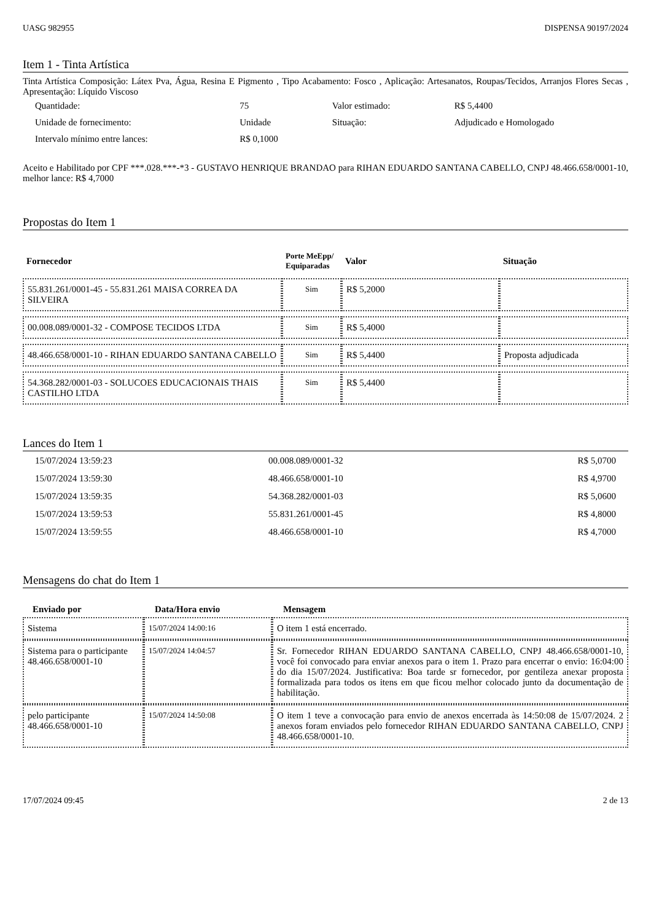UASG 982955 DISPENSA 90197/2024
Item 1 - Tinta Artística
Tinta Artística Composição: Látex Pva, Água, Resina E Pigmento , Tipo Acabamento: Fosco , Aplicação: Artesanatos, Roupas/Tecidos, Arranjos Flores Secas , Apresentação: Líquido Viscoso
| Quantidade: | 75 | Valor estimado: | R$ 5,4400 |
| Unidade de fornecimento: | Unidade | Situação: | Adjudicado e Homologado |
| Intervalo mínimo entre lances: | R$ 0,1000 | | |
Aceito e Habilitado por CPF ***.028.***-*3 - GUSTAVO HENRIQUE BRANDAO para RIHAN EDUARDO SANTANA CABELLO, CNPJ 48.466.658/0001-10, melhor lance: R$ 4,7000
Propostas do Item 1
| Fornecedor | Porte MeEpp/ Equiparadas | Valor | Situação |
| --- | --- | --- | --- |
| 55.831.261/0001-45 - 55.831.261 MAISA CORREA DA SILVEIRA | Sim | R$ 5,2000 | |
| 00.008.089/0001-32 - COMPOSE TECIDOS LTDA | Sim | R$ 5,4000 | |
| 48.466.658/0001-10 - RIHAN EDUARDO SANTANA CABELLO | Sim | R$ 5,4400 | Proposta adjudicada |
| 54.368.282/0001-03 - SOLUCOES EDUCACIONAIS THAIS CASTILHO LTDA | Sim | R$ 5,4400 | |
Lances do Item 1
| 15/07/2024 13:59:23 | 00.008.089/0001-32 | R$ 5,0700 |
| 15/07/2024 13:59:30 | 48.466.658/0001-10 | R$ 4,9700 |
| 15/07/2024 13:59:35 | 54.368.282/0001-03 | R$ 5,0600 |
| 15/07/2024 13:59:53 | 55.831.261/0001-45 | R$ 4,8000 |
| 15/07/2024 13:59:55 | 48.466.658/0001-10 | R$ 4,7000 |
Mensagens do chat do Item 1
| Enviado por | Data/Hora envio | Mensagem |
| --- | --- | --- |
| Sistema | 15/07/2024 14:00:16 | O item 1 está encerrado. |
| Sistema para o participante 48.466.658/0001-10 | 15/07/2024 14:04:57 | Sr. Fornecedor RIHAN EDUARDO SANTANA CABELLO, CNPJ 48.466.658/0001-10, você foi convocado para enviar anexos para o item 1. Prazo para encerrar o envio: 16:04:00 do dia 15/07/2024. Justificativa: Boa tarde sr fornecedor, por gentileza anexar proposta formalizada para todos os itens em que ficou melhor colocado junto da documentação de habilitação. |
| pelo participante 48.466.658/0001-10 | 15/07/2024 14:50:08 | O item 1 teve a convocação para envio de anexos encerrada às 14:50:08 de 15/07/2024. 2 anexos foram enviados pelo fornecedor RIHAN EDUARDO SANTANA CABELLO, CNPJ 48.466.658/0001-10. |
17/07/2024 09:45 2 de 13